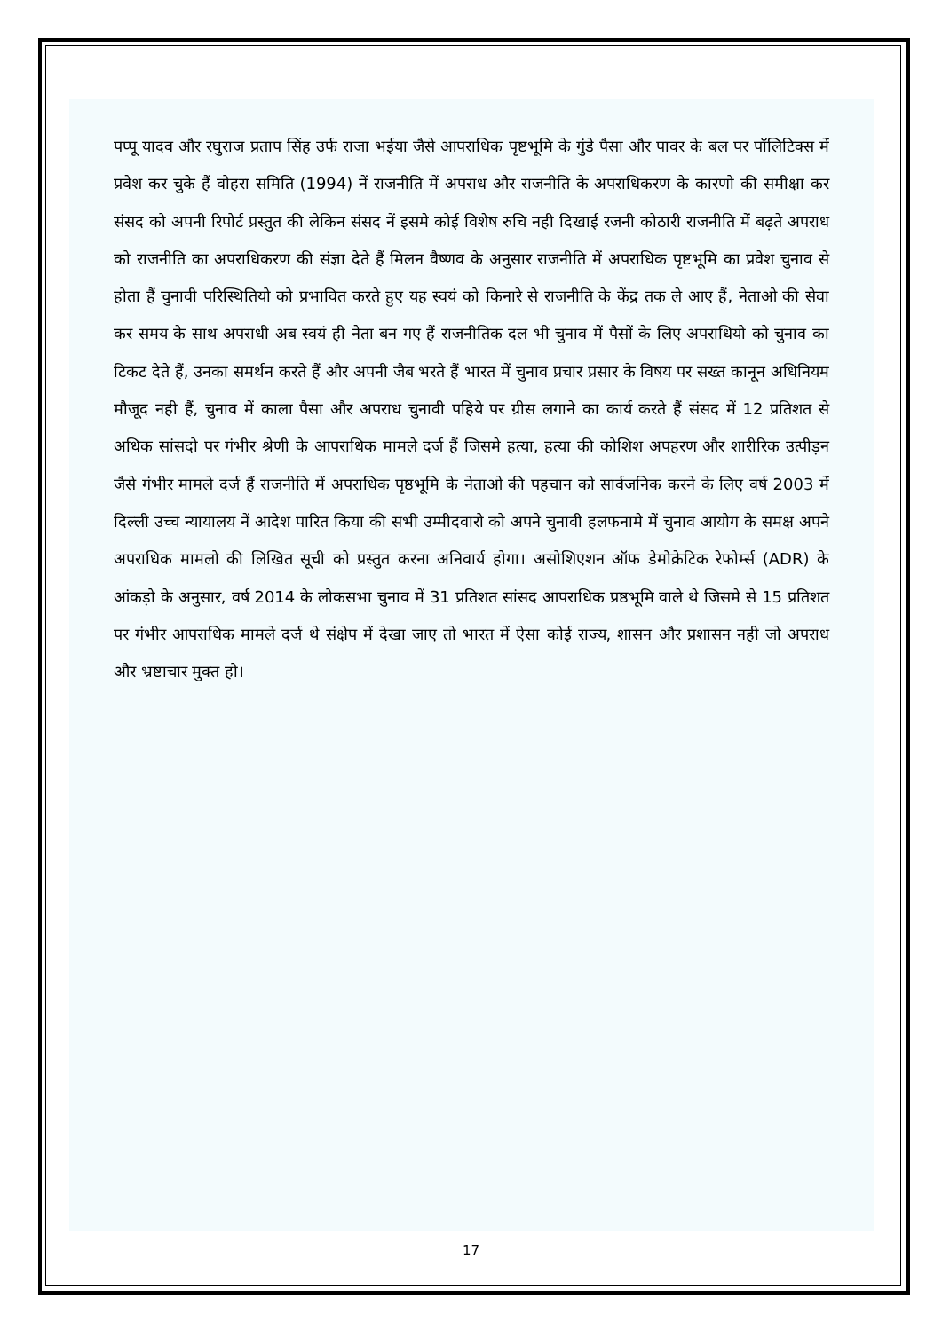पप्पू यादव और रघुराज प्रताप सिंह उर्फ राजा भईया जैसे आपराधिक पृष्टभूमि के गुंडे पैसा और पावर के बल पर पॉलिटिक्स में प्रवेश कर चुके हैं वोहरा समिति (1994) नें राजनीति में अपराध और राजनीति के अपराधिकरण के कारणो की समीक्षा कर संसद को अपनी रिपोर्ट प्रस्तुत की लेकिन संसद नें इसमे कोई विशेष रुचि नही दिखाई रजनी कोठारी राजनीति में बढ़ते अपराध को राजनीति का अपराधिकरण की संज्ञा देते हैं मिलन वैष्णव के अनुसार राजनीति में अपराधिक पृष्टभूमि का प्रवेश चुनाव से होता हैं चुनावी परिस्थितियो को प्रभावित करते हुए यह स्वयं को किनारे से राजनीति के केंद्र तक ले आए हैं, नेताओ की सेवा कर समय के साथ अपराधी अब स्वयं ही नेता बन गए हैं राजनीतिक दल भी चुनाव में पैसों के लिए अपराधियो को चुनाव का टिकट देते हैं, उनका समर्थन करते हैं और अपनी जैब भरते हैं भारत में चुनाव प्रचार प्रसार के विषय पर सख्त कानून अधिनियम मौजूद नही हैं, चुनाव में काला पैसा और अपराध चुनावी पहिये पर ग्रीस लगाने का कार्य करते हैं संसद में 12 प्रतिशत से अधिक सांसदो पर गंभीर श्रेणी के आपराधिक मामले दर्ज हैं जिसमे हत्या, हत्या की कोशिश अपहरण और शारीरिक उत्पीड़न जैसे गंभीर मामले दर्ज हैं राजनीति में अपराधिक पृष्ठभूमि के नेताओ की पहचान को सार्वजनिक करने के लिए वर्ष 2003 में दिल्ली उच्च न्यायालय नें आदेश पारित किया की सभी उम्मीदवारो को अपने चुनावी हलफनामे में चुनाव आयोग के समक्ष अपने अपराधिक मामलो की लिखित सूची को प्रस्तुत करना अनिवार्य होगा। असोशिएशन ऑफ डेमोक्रेटिक रेफोर्म्स (ADR) के आंकड़ो के अनुसार, वर्ष 2014 के लोकसभा चुनाव में 31 प्रतिशत सांसद आपराधिक प्रष्ठभूमि वाले थे जिसमे से 15 प्रतिशत पर गंभीर आपराधिक मामले दर्ज थे संक्षेप में देखा जाए तो भारत में ऐसा कोई राज्य, शासन और प्रशासन नही जो अपराध और भ्रष्टाचार मुक्त हो।
17